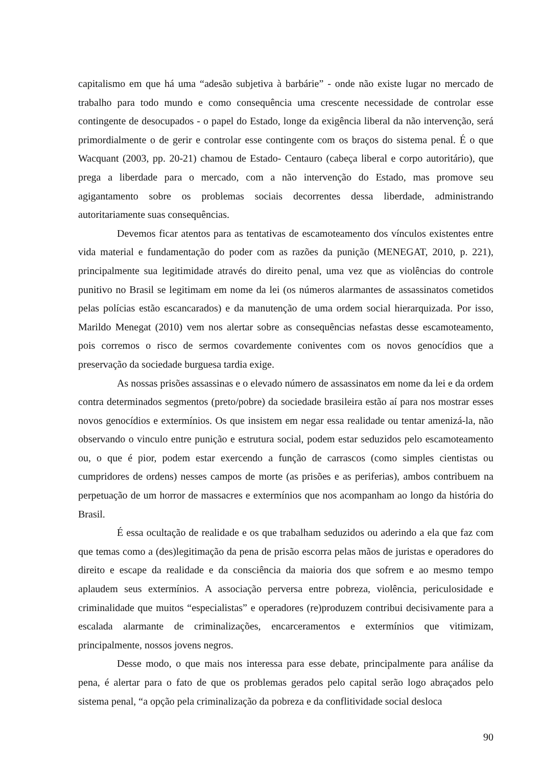capitalismo em que há uma “adesão subjetiva à barbárie” - onde não existe lugar no mercado de trabalho para todo mundo e como consequência uma crescente necessidade de controlar esse contingente de desocupados - o papel do Estado, longe da exigência liberal da não intervenção, será primordialmente o de gerir e controlar esse contingente com os braços do sistema penal. É o que Wacquant (2003, pp. 20-21) chamou de Estado- Centauro (cabeça liberal e corpo autoritário), que prega a liberdade para o mercado, com a não intervenção do Estado, mas promove seu agigantamento sobre os problemas sociais decorrentes dessa liberdade, administrando autoritariamente suas consequências.
Devemos ficar atentos para as tentativas de escamoteamento dos vínculos existentes entre vida material e fundamentação do poder com as razões da punição (MENEGAT, 2010, p. 221), principalmente sua legitimidade através do direito penal, uma vez que as violências do controle punitivo no Brasil se legitimam em nome da lei (os números alarmantes de assassinatos cometidos pelas polícias estão escancarados) e da manutenção de uma ordem social hierarquizada. Por isso, Marildo Menegat (2010) vem nos alertar sobre as consequências nefastas desse escamoteamento, pois corremos o risco de sermos covardemente coniventes com os novos genocídios que a preservação da sociedade burguesa tardia exige.
As nossas prisões assassinas e o elevado número de assassinatos em nome da lei e da ordem contra determinados segmentos (preto/pobre) da sociedade brasileira estão aí para nos mostrar esses novos genocídios e extermínios. Os que insistem em negar essa realidade ou tentar amenizá-la, não observando o vinculo entre punição e estrutura social, podem estar seduzidos pelo escamoteamento ou, o que é pior, podem estar exercendo a função de carrascos (como simples cientistas ou cumpridores de ordens) nesses campos de morte (as prisões e as periferias), ambos contribuem na perpetuação de um horror de massacres e extermínios que nos acompanham ao longo da história do Brasil.
É essa ocultação de realidade e os que trabalham seduzidos ou aderindo a ela que faz com que temas como a (des)legitimação da pena de prisão escorra pelas mãos de juristas e operadores do direito e escape da realidade e da consciência da maioria dos que sofrem e ao mesmo tempo aplaudem seus extermínios. A associação perversa entre pobreza, violência, periculosidade e criminalidade que muitos “especialistas” e operadores (re)produzem contribui decisivamente para a escalada alarmante de criminalizações, encarceramentos e extermínios que vitimizam, principalmente, nossos jovens negros.
Desse modo, o que mais nos interessa para esse debate, principalmente para análise da pena, é alertar para o fato de que os problemas gerados pelo capital serão logo abraçados pelo sistema penal, “a opção pela criminalização da pobreza e da conflitividade social desloca
90